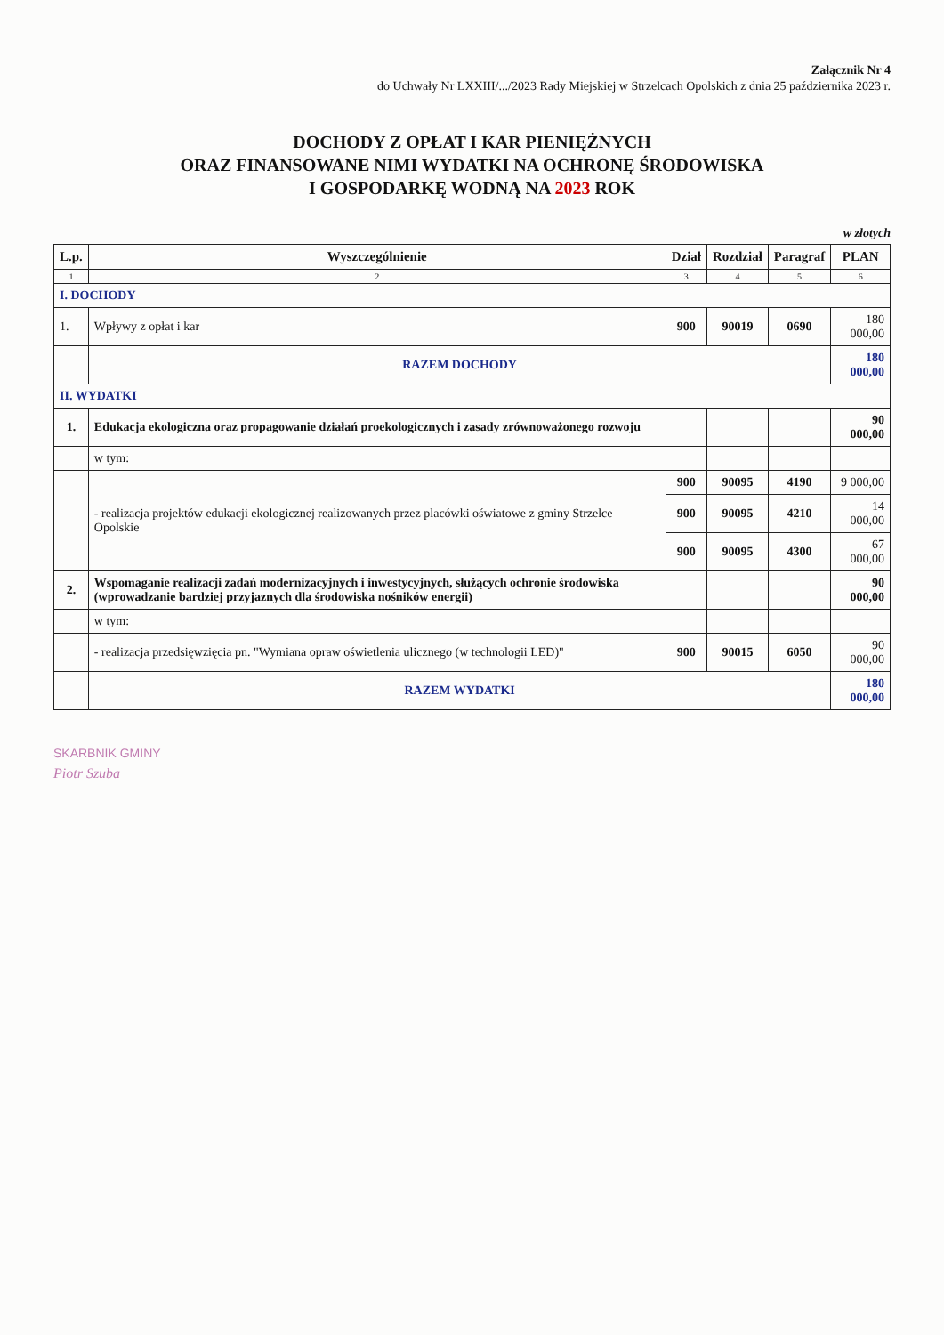Załącznik Nr 4
do Uchwały Nr LXXIII/.../2023 Rady Miejskiej w Strzelcach Opolskich z dnia 25 października 2023 r.
DOCHODY Z OPŁAT I KAR PIENIĘŻNYCH
ORAZ FINANSOWANE NIMI WYDATKI NA OCHRONĘ ŚRODOWISKA
I GOSPODARKĘ WODNĄ NA 2023 ROK
w złotych
| L.p. | Wyszczególnienie | Dział | Rozdział | Paragraf | PLAN |
| --- | --- | --- | --- | --- | --- |
| 1 | 2 | 3 | 4 | 5 | 6 |
| I. DOCHODY | | | | | |
| 1. | Wpływy z opłat i kar | 900 | 90019 | 0690 | 180 000,00 |
| | RAZEM DOCHODY | | | | 180 000,00 |
| II. WYDATKI | | | | | |
| 1. | Edukacja ekologiczna oraz propagowanie działań proekologicznych i zasady zrównoważonego rozwoju | | | | 90 000,00 |
| | w tym: | | | | |
| | - realizacja projektów edukacji ekologicznej realizowanych przez placówki oświatowe z gminy Strzelce Opolskie | 900 | 90095 | 4190 | 9 000,00 |
| | | 900 | 90095 | 4210 | 14 000,00 |
| | | 900 | 90095 | 4300 | 67 000,00 |
| 2. | Wspomaganie realizacji zadań modernizacyjnych i inwestycyjnych, służących ochronie środowiska (wprowadzanie bardziej przyjaznych dla środowiska nośników energii) | | | | 90 000,00 |
| | w tym: | | | | |
| | - realizacja przedsięwzięcia pn. "Wymiana opraw oświetlenia ulicznego (w technologii LED)" | 900 | 90015 | 6050 | 90 000,00 |
| | RAZEM WYDATKI | | | | 180 000,00 |
SKARBNIK GMINY
Piotr Szuba